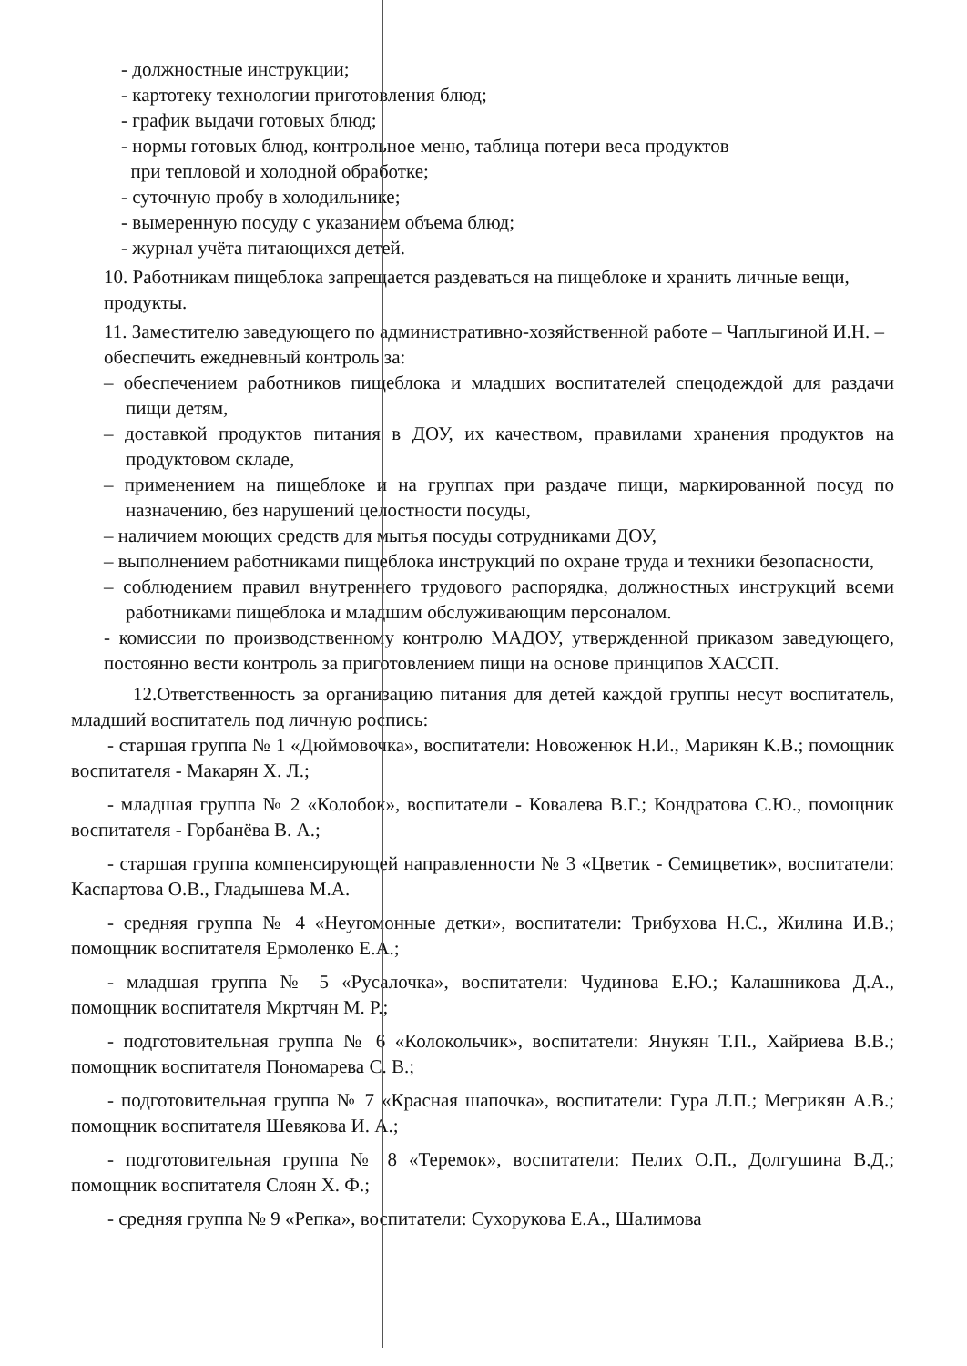- должностные инструкции;
- картотеку технологии приготовления блюд;
- график выдачи готовых блюд;
- нормы готовых блюд, контрольное меню, таблица потери веса продуктов
при тепловой и холодной обработке;
- суточную пробу в холодильнике;
- вымеренную посуду с указанием объема блюд;
- журнал учёта питающихся детей.
10. Работникам пищеблока запрещается раздеваться на пищеблоке и хранить личные вещи, продукты.
11. Заместителю заведующего по административно-хозяйственной работе – Чаплыгиной И.Н. – обеспечить ежедневный контроль за:
– обеспечением работников пищеблока и младших воспитателей спецодеждой для раздачи пищи детям,
– доставкой продуктов питания в ДОУ, их качеством, правилами хранения продуктов на продуктовом складе,
– применением на пищеблоке и на группах при раздаче пищи, маркированной посуд по назначению, без нарушений целостности посуды,
– наличием моющих средств для мытья посуды сотрудниками ДОУ,
– выполнением работниками пищеблока инструкций по охране труда и техники безопасности,
– соблюдением правил внутреннего трудового распорядка, должностных инструкций всеми работниками пищеблока и младшим обслуживающим персоналом.
- комиссии по производственному контролю МАДОУ, утвержденной приказом заведующего, постоянно вести контроль за приготовлением пищи на основе принципов ХАССП.
12.Ответственность за организацию питания для детей каждой группы несут воспитатель, младший воспитатель под личную роспись:
- старшая группа № 1 «Дюймовочка», воспитатели: Новоженюк Н.И., Марикян К.В.; помощник воспитателя - Макарян Х. Л.;
- младшая группа № 2 «Колобок», воспитатели - Ковалева В.Г.; Кондратова С.Ю., помощник воспитателя - Горбанёва В. А.;
- старшая группа компенсирующей направленности № 3 «Цветик - Семицветик», воспитатели: Каспартова О.В., Гладышева М.А.
- средняя группа № 4 «Неугомонные детки», воспитатели: Трибухова Н.С., Жилина И.В.; помощник воспитателя Ермоленко Е.А.;
- младшая группа № 5 «Русалочка», воспитатели: Чудинова Е.Ю.; Калашникова Д.А., помощник воспитателя Мкртчян М. Р.;
- подготовительная группа № 6 «Колокольчик», воспитатели: Янукян Т.П., Хайриева В.В.; помощник воспитателя Пономарева С. В.;
- подготовительная группа № 7 «Красная шапочка», воспитатели: Гура Л.П.; Мегрикян А.В.; помощник воспитателя Шевякова И. А.;
- подготовительная группа № 8 «Теремок», воспитатели: Пелих О.П., Долгушина В.Д.; помощник воспитателя Слоян Х. Ф.;
- средняя группа № 9 «Репка», воспитатели: Сухорукова Е.А., Шалимова